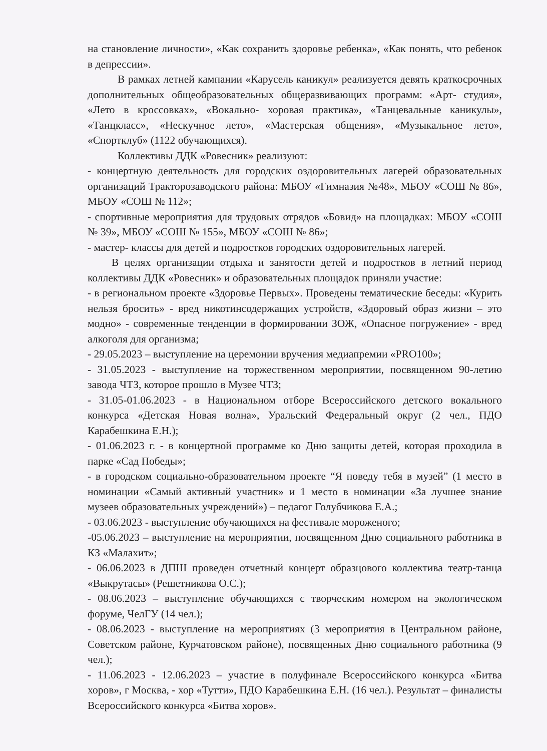на становление личности», «Как сохранить здоровье ребенка», «Как понять, что ребенок в депрессии».
В рамках летней кампании «Карусель каникул» реализуется девять краткосрочных дополнительных общеобразовательных общеразвивающих программ: «Арт- студия», «Лето в кроссовках», «Вокально- хоровая практика», «Танцевальные каникулы», «Танцкласс», «Нескучное лето», «Мастерская общения», «Музыкальное лето», «Спортклуб» (1122 обучающихся).
Коллективы ДДК «Ровесник» реализуют:
- концертную деятельность для городских оздоровительных лагерей образовательных организаций Тракторозаводского района: МБОУ «Гимназия №48», МБОУ «СОШ № 86», МБОУ «СОШ № 112»;
- спортивные мероприятия для трудовых отрядов «Бовид» на площадках: МБОУ «СОШ № 39», МБОУ «СОШ № 155», МБОУ «СОШ № 86»;
- мастер- классы для детей и подростков городских оздоровительных лагерей.
В целях организации отдыха и занятости детей и подростков в летний период коллективы ДДК «Ровесник» и образовательных площадок приняли участие:
- в региональном проекте «Здоровье Первых». Проведены тематические беседы: «Курить нельзя бросить» - вред никотинсодержащих устройств, «Здоровый образ жизни – это модно» - современные тенденции в формировании ЗОЖ, «Опасное погружение» - вред алкоголя для организма;
- 29.05.2023 – выступление на церемонии вручения медиапремии «PRO100»;
- 31.05.2023 - выступление на торжественном мероприятии, посвященном 90-летию завода ЧТЗ, которое прошло в Музее ЧТЗ;
- 31.05-01.06.2023 - в Национальном отборе Всероссийского детского вокального конкурса «Детская Новая волна», Уральский Федеральный округ (2 чел., ПДО Карабешкина Е.Н.);
- 01.06.2023 г. - в концертной программе ко Дню защиты детей, которая проходила в парке «Сад Победы»;
- в городском социально-образовательном проекте “Я поведу тебя в музей” (1 место в номинации «Самый активный участник» и 1 место в номинации «За лучшее знание музеев образовательных учреждений») – педагог Голубчикова Е.А.;
- 03.06.2023 - выступление обучающихся на фестивале мороженого;
-05.06.2023 – выступление на мероприятии, посвященном Дню социального работника в КЗ «Малахит»;
- 06.06.2023 в ДПШ проведен отчетный концерт образцового коллектива театр-танца «Выкрутасы» (Решетникова О.С.);
- 08.06.2023 – выступление обучающихся с творческим номером на экологическом форуме, ЧелГУ (14 чел.);
- 08.06.2023 - выступление на мероприятиях (3 мероприятия в Центральном районе, Советском районе, Курчатовском районе), посвященных Дню социального работника (9 чел.);
- 11.06.2023 - 12.06.2023 – участие в полуфинале Всероссийского конкурса «Битва хоров», г Москва, - хор «Тутти», ПДО Карабешкина Е.Н. (16 чел.). Результат – финалисты Всероссийского конкурса «Битва хоров».